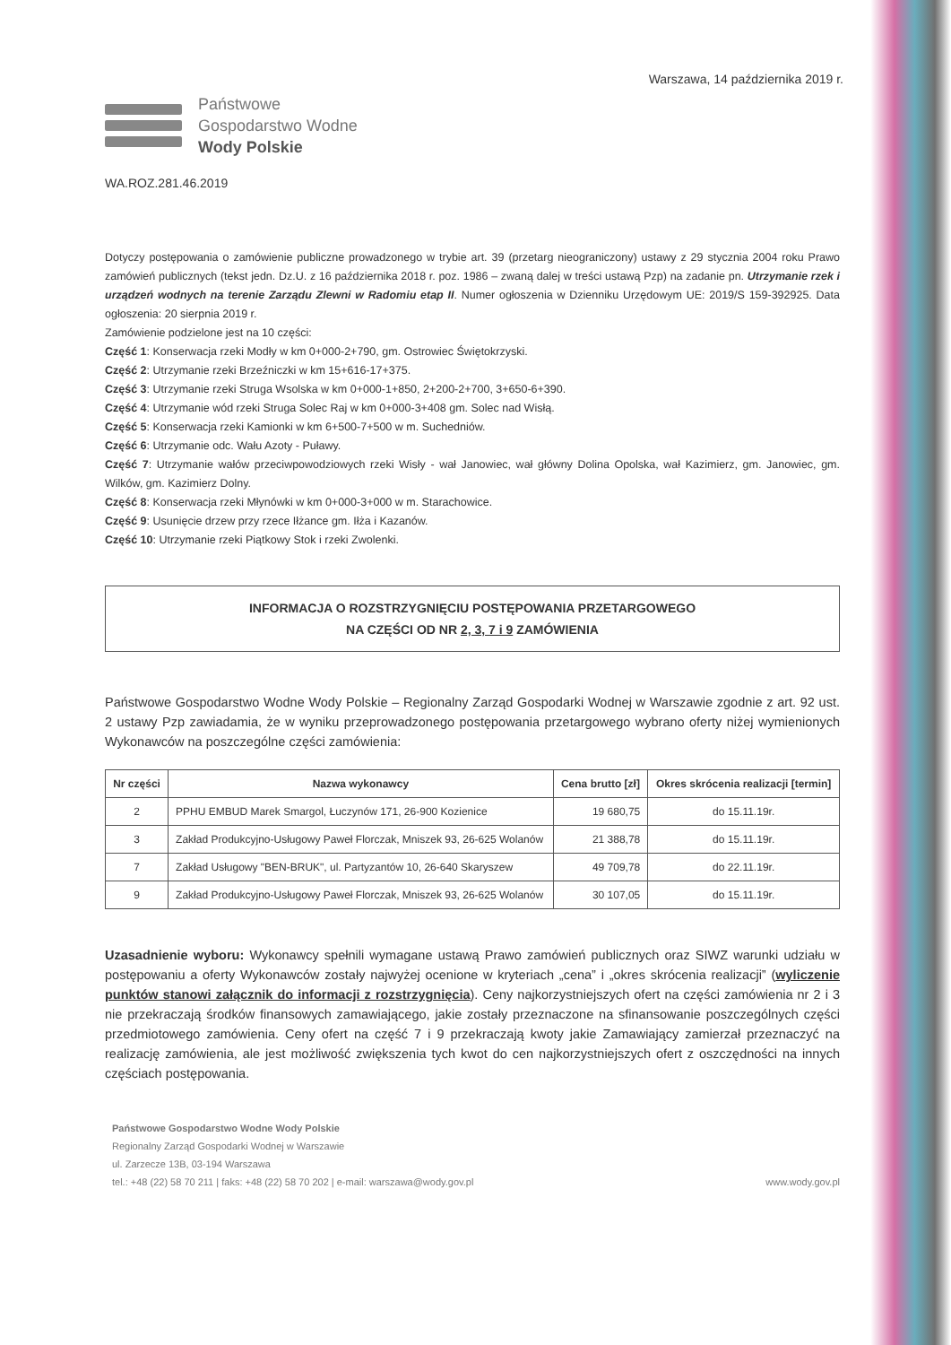Warszawa, 14 października 2019 r.
Państwowe
Gospodarstwo Wodne
Wody Polskie
WA.ROZ.281.46.2019
Dotyczy postępowania o zamówienie publiczne prowadzonego w trybie art. 39 (przetarg nieograniczony) ustawy z 29 stycznia 2004 roku Prawo zamówień publicznych (tekst jedn. Dz.U. z 16 października 2018 r. poz. 1986 – zwaną dalej w treści ustawą Pzp) na zadanie pn. Utrzymanie rzek i urządzeń wodnych na terenie Zarządu Zlewni w Radomiu etap II. Numer ogłoszenia w Dzienniku Urzędowym UE: 2019/S 159-392925. Data ogłoszenia: 20 sierpnia 2019 r.
Zamówienie podzielone jest na 10 części:
Część 1: Konserwacja rzeki Modły w km 0+000-2+790, gm. Ostrowiec Świętokrzyski.
Część 2: Utrzymanie rzeki Brzeźniczki w km 15+616-17+375.
Część 3: Utrzymanie rzeki Struga Wsolska w km 0+000-1+850, 2+200-2+700, 3+650-6+390.
Część 4: Utrzymanie wód rzeki Struga Solec Raj w km 0+000-3+408 gm. Solec nad Wisłą.
Część 5: Konserwacja rzeki Kamionki w km 6+500-7+500 w m. Suchedniów.
Część 6: Utrzymanie odc. Wału Azoty - Puławy.
Część 7: Utrzymanie wałów przeciwpowodziowych rzeki Wisły - wał Janowiec, wał główny Dolina Opolska, wał Kazimierz, gm. Janowiec, gm. Wilków, gm. Kazimierz Dolny.
Część 8: Konserwacja rzeki Młynówki w km 0+000-3+000 w m. Starachowice.
Część 9: Usunięcie drzew przy rzece Iłżance gm. Iłża i Kazanów.
Część 10: Utrzymanie rzeki Piątkowy Stok i rzeki Zwolenki.
INFORMACJA O ROZSTRZYGNIĘCIU POSTĘPOWANIA PRZETARGOWEGO
NA CZĘŚCI OD NR 2, 3, 7 i 9 ZAMÓWIENIA
Państwowe Gospodarstwo Wodne Wody Polskie – Regionalny Zarząd Gospodarki Wodnej w Warszawie zgodnie z art. 92 ust. 2 ustawy Pzp zawiadamia, że w wyniku przeprowadzonego postępowania przetargowego wybrano oferty niżej wymienionych Wykonawców na poszczególne części zamówienia:
| Nr części | Nazwa wykonawcy | Cena brutto [zł] | Okres skrócenia realizacji [termin] |
| --- | --- | --- | --- |
| 2 | PPHU EMBUD Marek Smargol, Łuczynów 171, 26-900 Kozienice | 19 680,75 | do 15.11.19r. |
| 3 | Zakład Produkcyjno-Usługowy Paweł Florczak, Mniszek 93, 26-625 Wolanów | 21 388,78 | do 15.11.19r. |
| 7 | Zakład Usługowy "BEN-BRUK", ul. Partyzantów 10, 26-640 Skaryszew | 49 709,78 | do 22.11.19r. |
| 9 | Zakład Produkcyjno-Usługowy Paweł Florczak, Mniszek 93, 26-625 Wolanów | 30 107,05 | do 15.11.19r. |
Uzasadnienie wyboru: Wykonawcy spełnili wymagane ustawą Prawo zamówień publicznych oraz SIWZ warunki udziału w postępowaniu a oferty Wykonawców zostały najwyżej ocenione w kryteriach „cena” i „okres skrócenia realizacji” (wyliczenie punktów stanowi załącznik do informacji z rozstrzygnięcia). Ceny najkorzystniejszych ofert na części zamówienia nr 2 i 3 nie przekraczają środków finansowych zamawiającego, jakie zostały przeznaczone na sfinansowanie poszczególnych części przedmiotowego zamówienia. Ceny ofert na część 7 i 9 przekraczają kwoty jakie Zamawiający zamierzał przeznaczyć na realizację zamówienia, ale jest możliwość zwiększenia tych kwot do cen najkorzystniejszych ofert z oszczędności na innych częściach postępowania.
Państwowe Gospodarstwo Wodne Wody Polskie
Regionalny Zarząd Gospodarki Wodnej w Warszawie
ul. Zarzecze 13B, 03-194 Warszawa
tel.: +48 (22) 58 70 211 | faks: +48 (22) 58 70 202 | e-mail: warszawa@wody.gov.pl www.wody.gov.pl